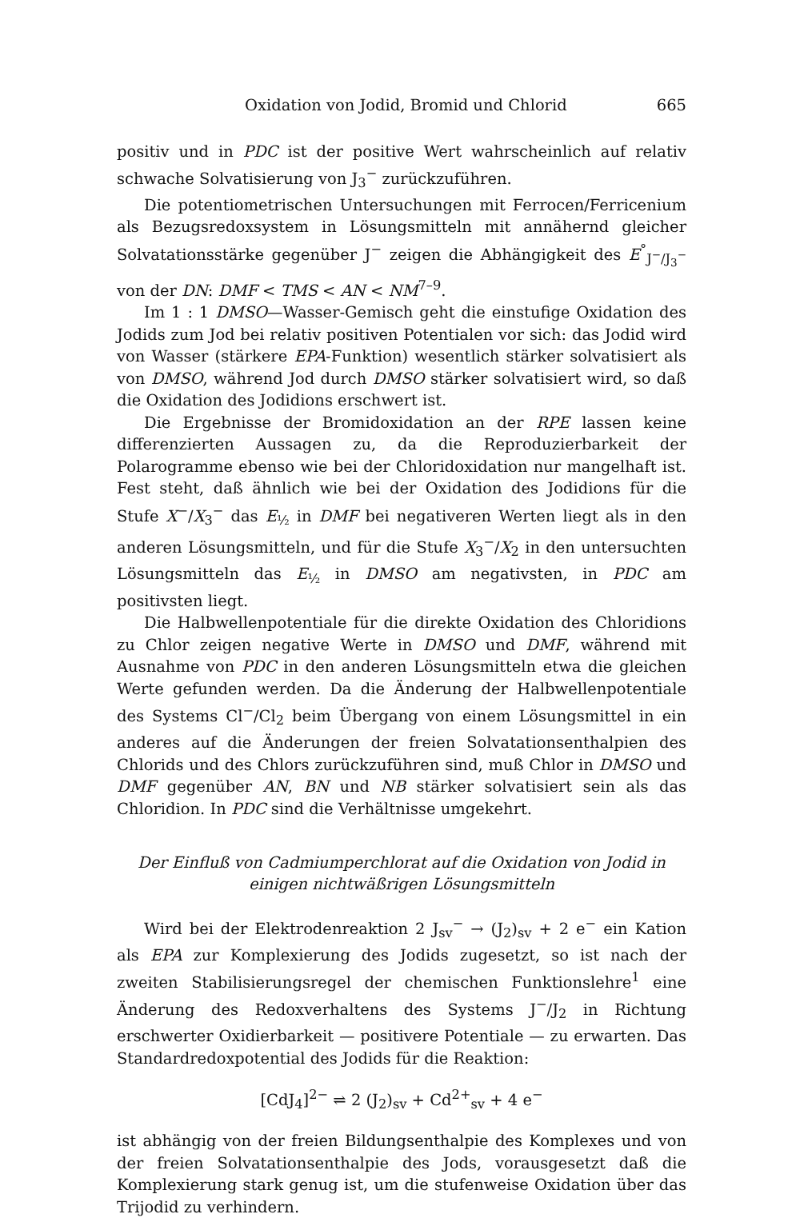Oxidation von Jodid, Bromid und Chlorid 665
positiv und in PDC ist der positive Wert wahrscheinlich auf relativ schwache Solvatisierung von J<sub>3</sub><sup>−</sup> zurückzuführen.
Die potentiometrischen Untersuchungen mit Ferrocen/Ferricenium als Bezugsredoxsystem in Lösungsmitteln mit annähernd gleicher Solvatationsstärke gegenüber J<sup>−</sup> zeigen die Abhängigkeit des E<sup>°</sup><sub>J<sup>−</sup>/J<sub>3</sub><sup>−</sup></sub> von der DN: DMF < TMS < AN < NM<sup>7–9</sup>.
Im 1 : 1 DMSO—Wasser-Gemisch geht die einstufige Oxidation des Jodids zum Jod bei relativ positiven Potentialen vor sich: das Jodid wird von Wasser (stärkere EPA-Funktion) wesentlich stärker solvatisiert als von DMSO, während Jod durch DMSO stärker solvatisiert wird, so daß die Oxidation des Jodidions erschwert ist.
Die Ergebnisse der Bromidoxidation an der RPE lassen keine differenzierten Aussagen zu, da die Reproduzierbarkeit der Polarogramme ebenso wie bei der Chloridoxidation nur mangelhaft ist. Fest steht, daß ähnlich wie bei der Oxidation des Jodidions für die Stufe X<sup>−</sup>/X<sub>3</sub><sup>−</sup> das E<sub>½</sub> in DMF bei negativeren Werten liegt als in den anderen Lösungsmitteln, und für die Stufe X<sub>3</sub><sup>−</sup>/X<sub>2</sub> in den untersuchten Lösungsmitteln das E<sub>½</sub> in DMSO am negativsten, in PDC am positivsten liegt.
Die Halbwellenpotentiale für die direkte Oxidation des Chloridions zu Chlor zeigen negative Werte in DMSO und DMF, während mit Ausnahme von PDC in den anderen Lösungsmitteln etwa die gleichen Werte gefunden werden. Da die Änderung der Halbwellenpotentiale des Systems Cl<sup>−</sup>/Cl<sub>2</sub> beim Übergang von einem Lösungsmittel in ein anderes auf die Änderungen der freien Solvatationsenthalpien des Chlorids und des Chlors zurückzuführen sind, muß Chlor in DMSO und DMF gegenüber AN, BN und NB stärker solvatisiert sein als das Chloridion. In PDC sind die Verhältnisse umgekehrt.
Der Einfluß von Cadmiumperchlorat auf die Oxidation von Jodid in einigen nichtwäßrigen Lösungsmitteln
Wird bei der Elektrodenreaktion 2 J<sub>sv</sub><sup>−</sup> → (J<sub>2</sub>)<sub>sv</sub> + 2 e<sup>−</sup> ein Kation als EPA zur Komplexierung des Jodids zugesetzt, so ist nach der zweiten Stabilisierungsregel der chemischen Funktionslehre<sup>1</sup> eine Änderung des Redoxverhaltens des Systems J<sup>−</sup>/J<sub>2</sub> in Richtung erschwerter Oxidierbarkeit — positivere Potentiale — zu erwarten. Das Standardredoxpotential des Jodids für die Reaktion:
[CdJ<sub>4</sub>]<sup>2−</sup> ⇌ 2 (J<sub>2</sub>)<sub>sv</sub> + Cd<sup>2+</sup><sub>sv</sub> + 4 e<sup>−</sup>
ist abhängig von der freien Bildungsenthalpie des Komplexes und von der freien Solvatationsenthalpie des Jods, vorausgesetzt daß die Komplexierung stark genug ist, um die stufenweise Oxidation über das Trijodid zu verhindern.